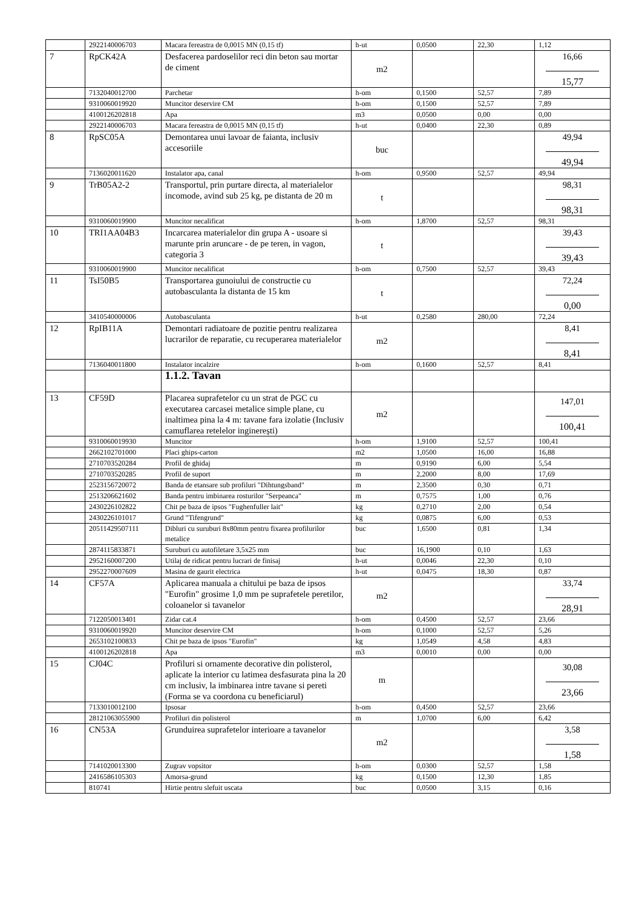| | 2922140006703 | Macara fereastra de 0,0015 MN (0,15 tf) | h-ut | 0,0500 | 22,30 | 1,12 |
| 7 | RpCK42A | Desfacerea pardoselilor reci din beton sau mortar de ciment | m2 | | | 16,66 15,77 |
| | 7132040012700 | Parchetar | h-om | 0,1500 | 52,57 | 7,89 |
| | 9310060019920 | Muncitor deservire CM | h-om | 0,1500 | 52,57 | 7,89 |
| | 4100126202818 | Apa | m3 | 0,0500 | 0,00 | 0,00 |
| | 2922140006703 | Macara fereastra de 0,0015 MN (0,15 tf) | h-ut | 0,0400 | 22,30 | 0,89 |
| 8 | RpSC05A | Demontarea unui lavoar de faianta, inclusiv accesoriile | buc | | | 49,94 49,94 |
| | 7136020011620 | Instalator apa, canal | h-om | 0,9500 | 52,57 | 49,94 |
| 9 | TrB05A2-2 | Transportul, prin purtare directa, al materialelor incomode, avind sub 25 kg, pe distanta de 20 m | t | | | 98,31 98,31 |
| | 9310060019900 | Muncitor necalificat | h-om | 1,8700 | 52,57 | 98,31 |
| 10 | TRI1AA04B3 | Incarcarea materialelor din grupa A - usoare si marunte prin aruncare - de pe teren, in vagon, categoria 3 | t | | | 39,43 39,43 |
| | 9310060019900 | Muncitor necalificat | h-om | 0,7500 | 52,57 | 39,43 |
| 11 | TsI50B5 | Transportarea gunoiului de constructie cu autobasculanta la distanta de 15 km | t | | | 72,24 0,00 |
| | 3410540000006 | Autobasculanta | h-ut | 0,2580 | 280,00 | 72,24 |
| 12 | RpIB11A | Demontari radiatoare de pozitie pentru realizarea lucrarilor de reparatie, cu recuperarea materialelor | m2 | | | 8,41 8,41 |
| | 7136040011800 | Instalator incalzire | h-om | 0,1600 | 52,57 | 8,41 |
| | | 1.1.2. Tavan | | | | |
| 13 | CF59D | Placarea suprafetelor cu un strat de PGC cu executarea carcasei metalice simple plane, cu inaltimea pina la 4 m: tavane fara izolatie (Inclusiv camuflarea retelelor inginerești) | m2 | | | 147,01 100,41 |
| | 9310060019930 | Muncitor | h-om | 1,9100 | 52,57 | 100,41 |
| | 2662102701000 | Placi ghips-carton | m2 | 1,0500 | 16,00 | 16,88 |
| | 2710703520284 | Profil de ghidaj | m | 0,9190 | 6,00 | 5,54 |
| | 2710703520285 | Profil de suport | m | 2,2000 | 8,00 | 17,69 |
| | 2523156720072 | Banda de etansare sub profiluri "Dihtungsband" | m | 2,3500 | 0,30 | 0,71 |
| | 2513206621602 | Banda pentru imbinarea rosturilor "Serpeanca" | m | 0,7575 | 1,00 | 0,76 |
| | 2430226102822 | Chit pe baza de ipsos "Fughenfuller lait" | kg | 0,2710 | 2,00 | 0,54 |
| | 2430226101017 | Grund "Tifengrund" | kg | 0,0875 | 6,00 | 0,53 |
| | 20511429507111 | Dibluri cu suruburi 8x80mm pentru fixarea profilurilor metalice | buc | 1,6500 | 0,81 | 1,34 |
| | 2874115833871 | Suruburi cu autofiletare 3,5x25 mm | buc | 16,1900 | 0,10 | 1,63 |
| | 2952160007200 | Utilaj de ridicat pentru lucrari de finisaj | h-ut | 0,0046 | 22,30 | 0,10 |
| | 2952270007609 | Masina de gaurit electrica | h-ut | 0,0475 | 18,30 | 0,87 |
| 14 | CF57A | Aplicarea manuala a chitului pe baza de ipsos "Eurofin" grosime 1,0 mm pe suprafetele peretilor, coloanelor si tavanelor | m2 | | | 33,74 28,91 |
| | 7122050013401 | Zidar cat.4 | h-om | 0,4500 | 52,57 | 23,66 |
| | 9310060019920 | Muncitor deservire CM | h-om | 0,1000 | 52,57 | 5,26 |
| | 2653102100833 | Chit pe baza de ipsos "Eurofin" | kg | 1,0549 | 4,58 | 4,83 |
| | 4100126202818 | Apa | m3 | 0,0010 | 0,00 | 0,00 |
| 15 | CJ04C | Profiluri si ornamente decorative din polisterol, aplicate la interior cu latimea desfasurata pina la 20 cm inclusiv, la imbinarea intre tavane si pereti (Forma se va coordona cu beneficiarul) | m | | | 30,08 23,66 |
| | 7133010012100 | Ipsosar | h-om | 0,4500 | 52,57 | 23,66 |
| | 28121063055900 | Profiluri din polisterol | m | 1,0700 | 6,00 | 6,42 |
| 16 | CN53A | Grunduirea suprafetelor interioare a tavanelor | m2 | | | 3,58 1,58 |
| | 7141020013300 | Zugrav vopsitor | h-om | 0,0300 | 52,57 | 1,58 |
| | 2416586105303 | Amorsa-grund | kg | 0,1500 | 12,30 | 1,85 |
| | 810741 | Hirtie pentru slefuit uscata | buc | 0,0500 | 3,15 | 0,16 |